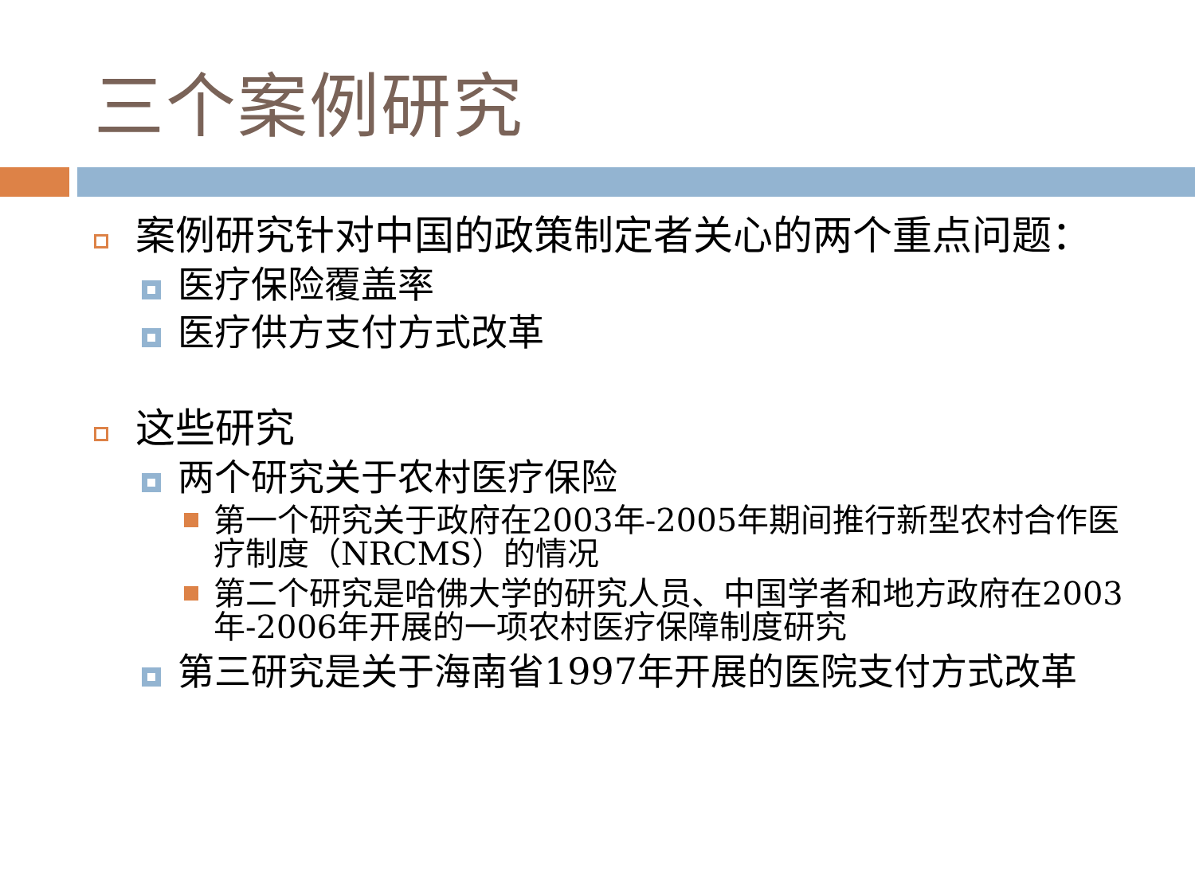三个案例研究
案例研究针对中国的政策制定者关心的两个重点问题：
医疗保险覆盖率
医疗供方支付方式改革
这些研究
两个研究关于农村医疗保险
第一个研究关于政府在2003年-2005年期间推行新型农村合作医疗制度（NRCMS）的情况
第二个研究是哈佛大学的研究人员、中国学者和地方政府在2003年-2006年开展的一项农村医疗保障制度研究
第三研究是关于海南省1997年开展的医院支付方式改革